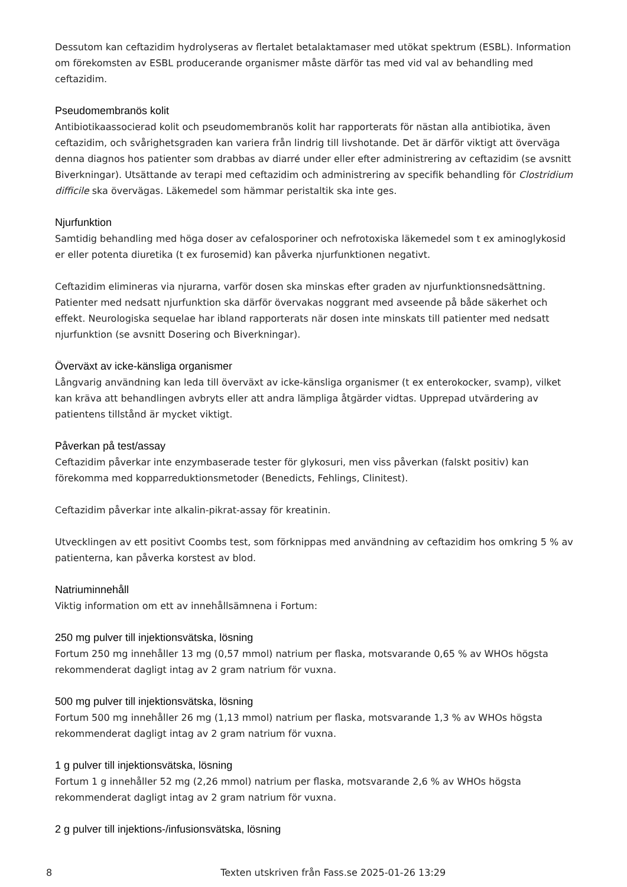Dessutom kan ceftazidim hydrolyseras av flertalet betalaktamaser med utökat spektrum (ESBL). Information om förekomsten av ESBL producerande organismer måste därför tas med vid val av behandling med ceftazidim.
Pseudomembranös kolit
Antibiotikaassocierad kolit och pseudomembranös kolit har rapporterats för nästan alla antibiotika, även ceftazidim, och svårighetsgraden kan variera från lindrig till livshotande. Det är därför viktigt att överväga denna diagnos hos patienter som drabbas av diarré under eller efter administrering av ceftazidim (se avsnitt Biverkningar). Utsättande av terapi med ceftazidim och administrering av specifik behandling för Clostridium difficile ska övervägas. Läkemedel som hämmar peristaltik ska inte ges.
Njurfunktion
Samtidig behandling med höga doser av cefalosporiner och nefrotoxiska läkemedel som t ex aminoglykosid er eller potenta diuretika (t ex furosemid) kan påverka njurfunktionen negativt.
Ceftazidim elimineras via njurarna, varför dosen ska minskas efter graden av njurfunktionsnedsättning. Patienter med nedsatt njurfunktion ska därför övervakas noggrant med avseende på både säkerhet och effekt. Neurologiska sequelae har ibland rapporterats när dosen inte minskats till patienter med nedsatt njurfunktion (se avsnitt Dosering och Biverkningar).
Överväxt av icke-känsliga organismer
Långvarig användning kan leda till överväxt av icke-känsliga organismer (t ex enterokocker, svamp), vilket kan kräva att behandlingen avbryts eller att andra lämpliga åtgärder vidtas. Upprepad utvärdering av patientens tillstånd är mycket viktigt.
Påverkan på test/assay
Ceftazidim påverkar inte enzymbaserade tester för glykosuri, men viss påverkan (falskt positiv) kan förekomma med kopparreduktionsmetoder (Benedicts, Fehlings, Clinitest).
Ceftazidim påverkar inte alkalin-pikrat-assay för kreatinin.
Utvecklingen av ett positivt Coombs test, som förknippas med användning av ceftazidim hos omkring 5 % av patienterna, kan påverka korstest av blod.
Natriuminnehåll
Viktig information om ett av innehållsämnena i Fortum:
250 mg pulver till injektionsvätska, lösning
Fortum 250 mg innehåller 13 mg (0,57 mmol) natrium per flaska, motsvarande 0,65 % av WHOs högsta rekommenderat dagligt intag av 2 gram natrium för vuxna.
500 mg pulver till injektionsvätska, lösning
Fortum 500 mg innehåller 26 mg (1,13 mmol) natrium per flaska, motsvarande 1,3 % av WHOs högsta rekommenderat dagligt intag av 2 gram natrium för vuxna.
1 g pulver till injektionsvätska, lösning
Fortum 1 g innehåller 52 mg (2,26 mmol) natrium per flaska, motsvarande 2,6 % av WHOs högsta rekommenderat dagligt intag av 2 gram natrium för vuxna.
2 g pulver till injektions-/infusionsvätska, lösning
8 Texten utskriven från Fass.se 2025-01-26 13:29